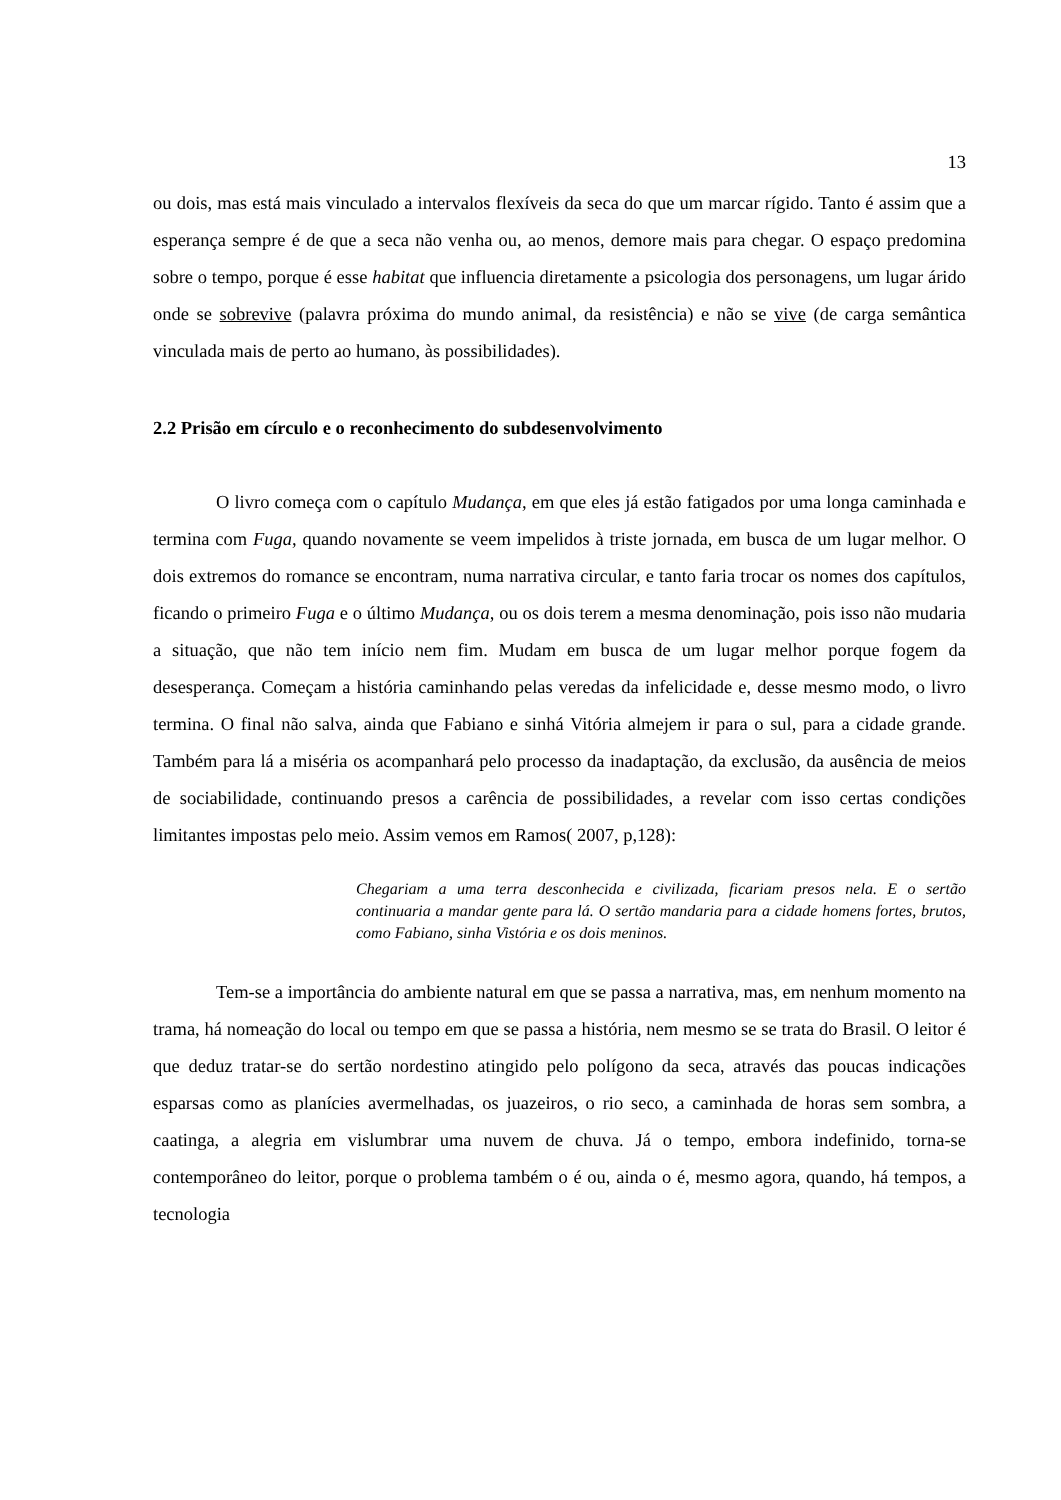13
ou dois, mas está mais vinculado a intervalos flexíveis da seca do que um marcar rígido. Tanto é assim que a esperança sempre é de que a seca não venha ou, ao menos, demore mais para chegar. O espaço predomina sobre o tempo, porque é esse habitat que influencia diretamente a psicologia dos personagens, um lugar árido onde se sobrevive (palavra próxima do mundo animal, da resistência) e não se vive (de carga semântica vinculada mais de perto ao humano, às possibilidades).
2.2 Prisão em círculo e o reconhecimento do subdesenvolvimento
O livro começa com o capítulo Mudança, em que eles já estão fatigados por uma longa caminhada e termina com Fuga, quando novamente se veem impelidos à triste jornada, em busca de um lugar melhor. O dois extremos do romance se encontram, numa narrativa circular, e tanto faria trocar os nomes dos capítulos, ficando o primeiro Fuga e o último Mudança, ou os dois terem a mesma denominação, pois isso não mudaria a situação, que não tem início nem fim. Mudam em busca de um lugar melhor porque fogem da desesperança. Começam a história caminhando pelas veredas da infelicidade e, desse mesmo modo, o livro termina. O final não salva, ainda que Fabiano e sinhá Vitória almejem ir para o sul, para a cidade grande. Também para lá a miséria os acompanhará pelo processo da inadaptação, da exclusão, da ausência de meios de sociabilidade, continuando presos a carência de possibilidades, a revelar com isso certas condições limitantes impostas pelo meio. Assim vemos em Ramos( 2007, p,128):
Chegariam a uma terra desconhecida e civilizada, ficariam presos nela. E o sertão continuaria a mandar gente para lá. O sertão mandaria para a cidade homens fortes, brutos, como Fabiano, sinha Vistória e os dois meninos.
Tem-se a importância do ambiente natural em que se passa a narrativa, mas, em nenhum momento na trama, há nomeação do local ou tempo em que se passa a história, nem mesmo se se trata do Brasil. O leitor é que deduz tratar-se do sertão nordestino atingido pelo polígono da seca, através das poucas indicações esparsas como as planícies avermelhadas, os juazeiros, o rio seco, a caminhada de horas sem sombra, a caatinga, a alegria em vislumbrar uma nuvem de chuva. Já o tempo, embora indefinido, torna-se contemporâneo do leitor, porque o problema também o é ou, ainda o é, mesmo agora, quando, há tempos, a tecnologia